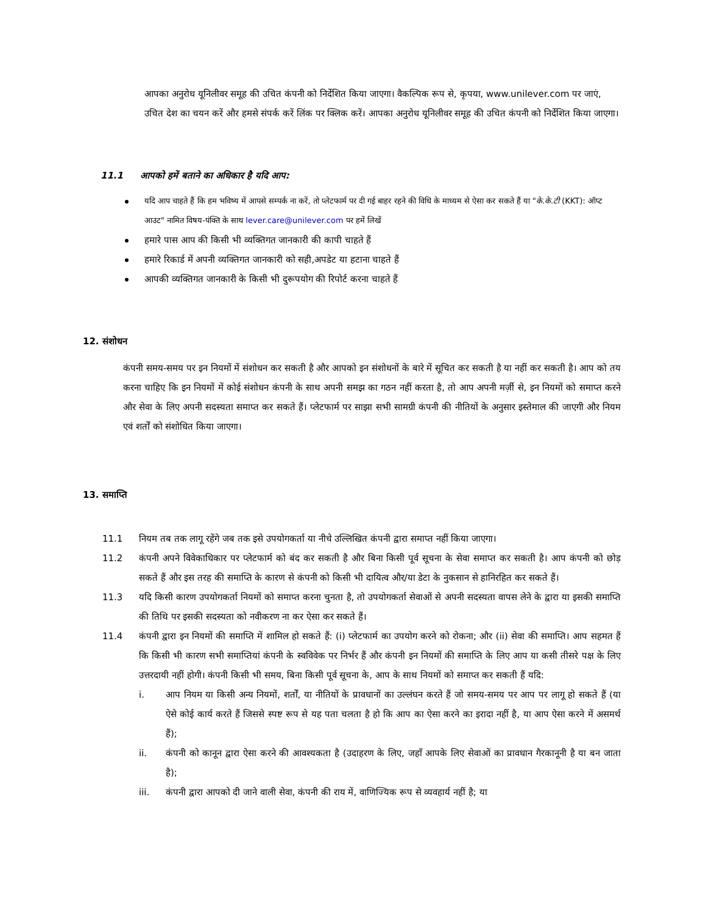आपका अनुरोध यूनिलीवर समूह की उचित कंपनी को निर्देशित किया जाएगा। वैकल्पिक रूप से, कृपया, www.unilever.com पर जाएं, उचित देश का चयन करें और हमसे संपर्क करें लिंक पर क्लिक करें। आपका अनुरोध यूनिलीवर समूह की उचित कंपनी को निर्देशित किया जाएगा।
11.1 आपको हमें बताने का अधिकार है यदि आप:
यदि आप चाहते हैं कि हम भविष्य में आपसे सम्पर्क ना करें, तो प्लेटफार्म पर दी गई बाहर रहने की विधि के माध्यम से ऐसा कर सकते हैं या "के.के.टी (KKT): ऑप्ट आउट" नामित विषय-पंक्ति के साथ lever.care@unilever.com पर हमें लिखें
हमारे पास आप की किसी भी व्यक्तिगत जानकारी की कापी चाहते हैं
हमारे रिकार्ड में अपनी व्यक्तिगत जानकारी को सही,अपडेट या हटाना चाहते हैं
आपकी व्यक्तिगत जानकारी के किसी भी दुरूपयोग की रिपोर्ट करना चाहते हैं
12. संशोधन
कंपनी समय-समय पर इन नियमों में संशोधन कर सकती है और आपको इन संशोधनों के बारे में सूचित कर सकती है या नहीं कर सकती है। आप को तय करना चाहिए कि इन नियमों में कोई संशोधन कंपनी के साथ अपनी समझ का गठन नहीं करता है, तो आप अपनी मर्ज़ी से, इन नियमों को समाप्त करने और सेवा के लिए अपनी सदस्यता समाप्त कर सकते हैं। प्लेटफार्म पर साझा सभी सामग्री कंपनी की नीतियों के अनुसार इस्तेमाल की जाएगी और नियम एवं शर्तों को संशोधित किया जाएगा।
13. समाप्ति
11.1 नियम तब तक लागू रहेंगे जब तक इसे उपयोगकर्ता या नीचे उल्लिखित कंपनी द्वारा समाप्त नहीं किया जाएगा।
11.2 कंपनी अपने विवेकाधिकार पर प्लेटफार्म को बंद कर सकती है और बिना किसी पूर्व सूचना के सेवा समाप्त कर सकती है। आप कंपनी को छोड़ सकते हैं और इस तरह की समाप्ति के कारण से कंपनी को किसी भी दायित्व और/या डेटा के नुकसान से हानिरहित कर सकते हैं।
11.3 यदि किसी कारण उपयोगकर्ता नियमों को समाप्त करना चुनता है, तो उपयोगकर्ता सेवाओं से अपनी सदस्यता वापस लेने के द्वारा या इसकी समाप्ति की तिथि पर इसकी सदस्यता को नवीकरण ना कर ऐसा कर सकते हैं।
11.4 कंपनी द्वारा इन नियमों की समाप्ति में शामिल हो सकते हैं: (i) प्लेटफार्म का उपयोग करने को रोकना; और (ii) सेवा की समाप्ति। आप सहमत हैं कि किसी भी कारण सभी समाप्तियां कंपनी के स्वविवेक पर निर्भर हैं और कंपनी इन नियमों की समाप्ति के लिए आप या कसी तीसरे पक्ष के लिए उत्तरदायी नहीं होगी। कंपनी किसी भी समय, बिना किसी पूर्व सूचना के, आप के साथ नियमों को समाप्त कर सकती हैं यदि:
i. आप नियम या किसी अन्य नियमों, शर्तों, या नीतियों के प्रावधानों का उल्लंघन करते हैं जो समय-समय पर आप पर लागू हो सकते हैं (या ऐसे कोई कार्य करते हैं जिससे स्पष्ट रूप से यह पता चलता है हो कि आप का ऐसा करने का इरादा नहीं है, या आप ऐसा करने में असमर्थ हैं);
ii. कंपनी को कानून द्वारा ऐसा करने की आवश्यकता है (उदाहरण के लिए, जहाँ आपके लिए सेवाओं का प्रावधान गैरकानूनी है या बन जाता है);
iii. कंपनी द्वारा आपको दी जाने वाली सेवा, कंपनी की राय में, वाणिज्यिक रूप से व्यवहार्य नहीं है; या